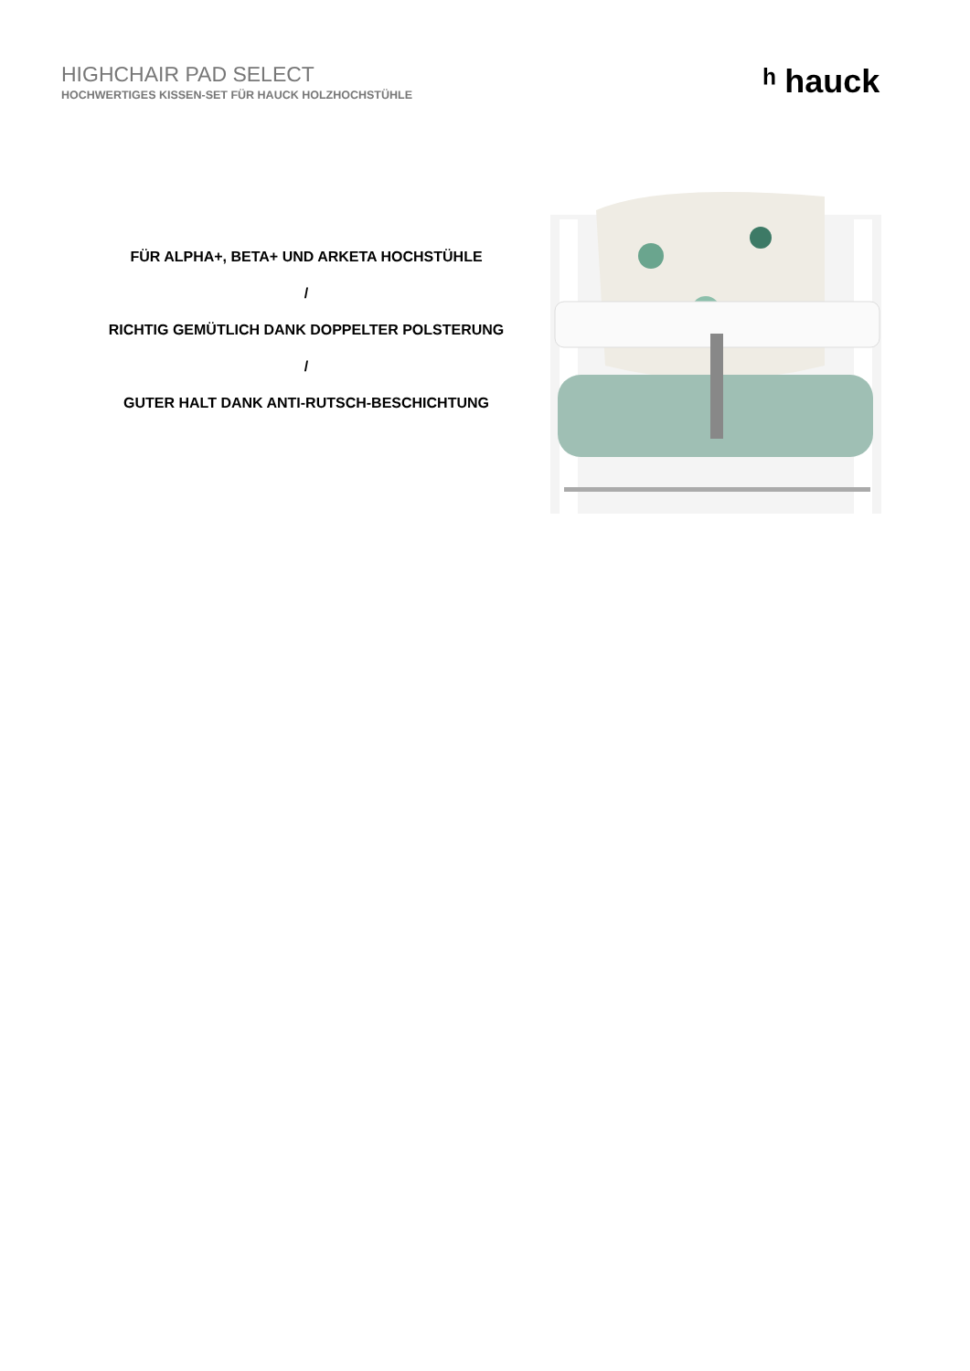HIGHCHAIR PAD SELECT
HOCHWERTIGES KISSEN-SET FÜR HAUCK HOLZHOCHSTÜHLE
ʰ hauck
FÜR ALPHA+, BETA+ UND ARKETA HOCHSTÜHLE
/
RICHTIG GEMÜTLICH DANK DOPPELTER POLSTERUNG
/
GUTER HALT DANK ANTI-RUTSCH-BESCHICHTUNG